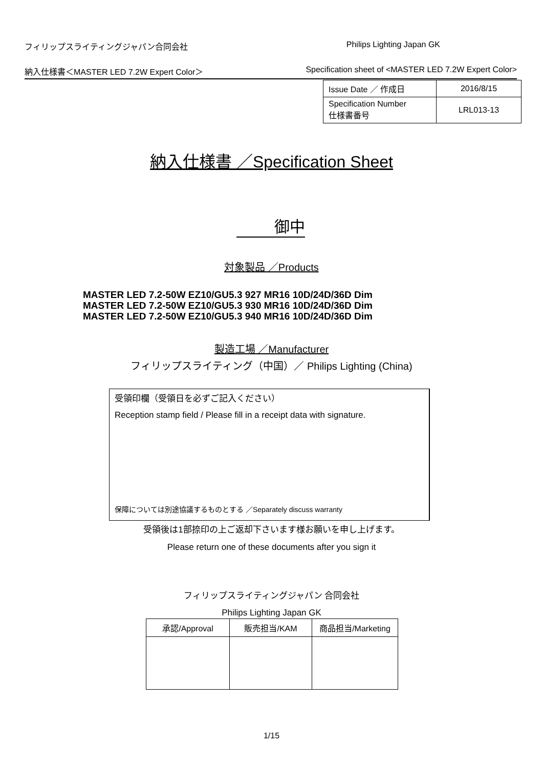フィリップスライティングジャパン合同会社 Philips Lighting Japan GK
納入仕様書＜MASTER LED 7.2W Expert Color＞ Specification sheet of <MASTER LED 7.2W Expert Color>
| Issue Date ／ 作成日 | 2016/8/15 |
| Specification Number 仕様書番号 | LRL013-13 |
納入仕様書 ／Specification Sheet
御中
対象製品 ／Products
MASTER LED 7.2-50W EZ10/GU5.3 927 MR16 10D/24D/36D Dim
MASTER LED 7.2-50W EZ10/GU5.3 930 MR16 10D/24D/36D Dim
MASTER LED 7.2-50W EZ10/GU5.3 940 MR16 10D/24D/36D Dim
製造工場 ／Manufacturer
フィリップスライティング（中国）／ Philips Lighting (China)
受領印欄（受領日を必ずご記入ください）
Reception stamp field / Please fill in a receipt data with signature.
保障については別途協議するものとする ／Separately discuss warranty
受領後は1部捺印の上ご返却下さいます様お願いを申し上げます。
Please return one of these documents after you sign it
フィリップスライティングジャパン 合同会社
Philips Lighting Japan GK
| 承認/Approval | 販売担当/KAM | 商品担当/Marketing |
| --- | --- | --- |
1/15